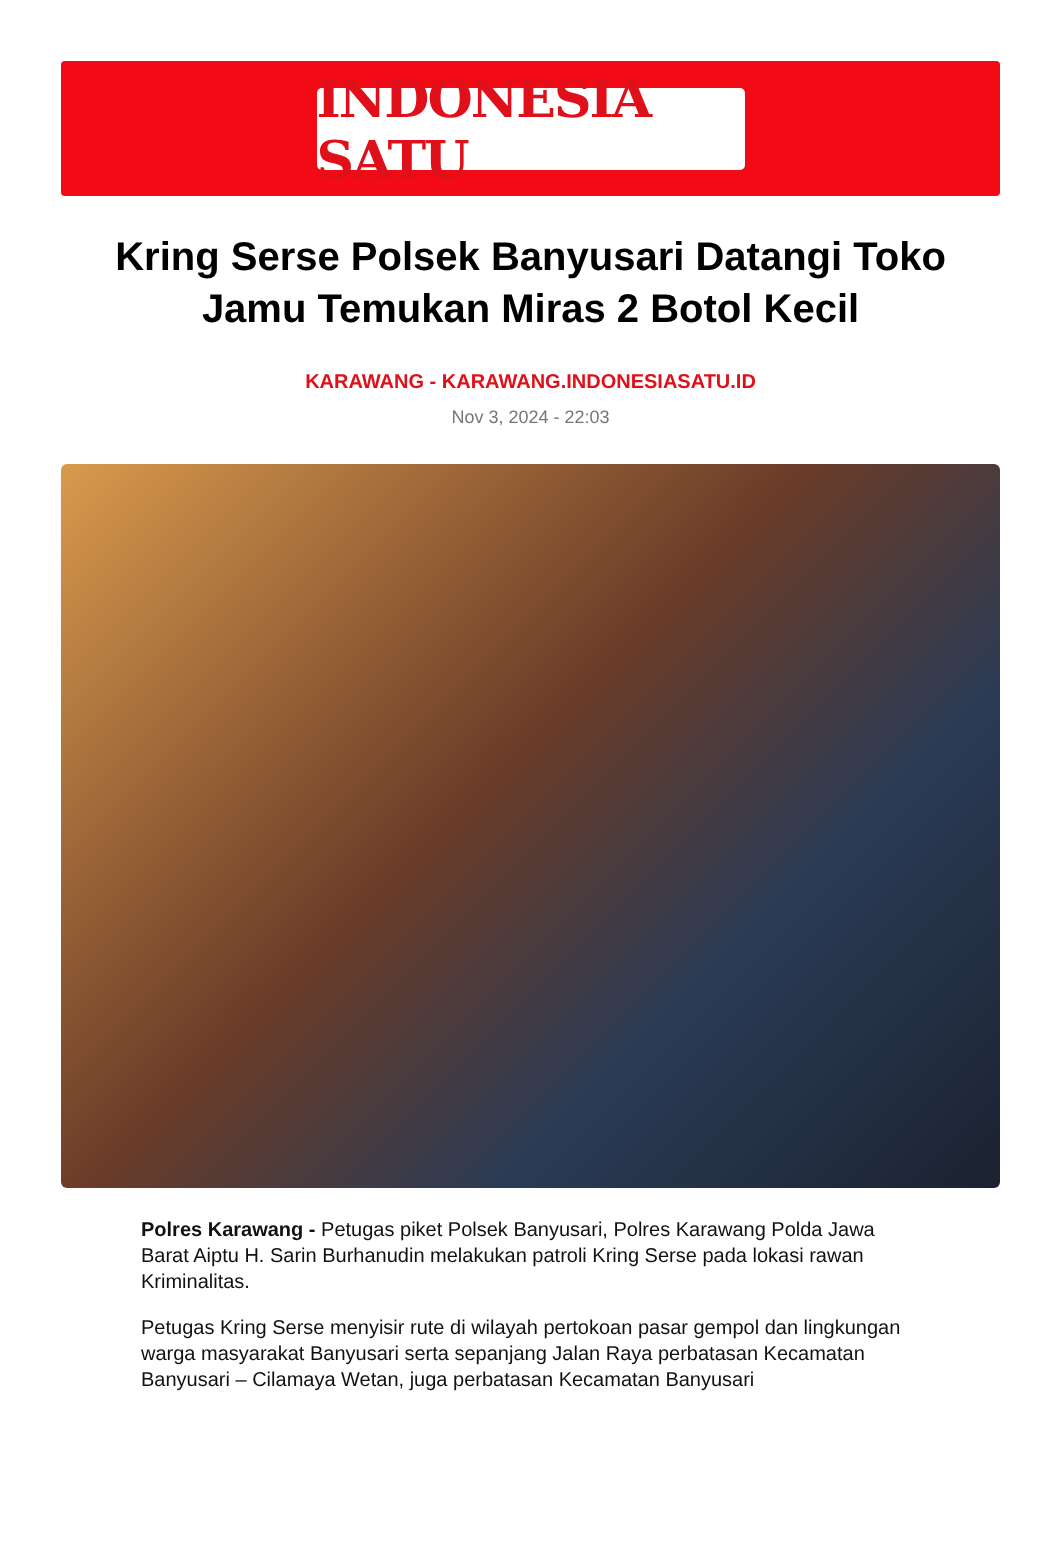INDONESIA SATU
Kring Serse Polsek Banyusari Datangi Toko Jamu Temukan Miras 2 Botol Kecil
KARAWANG - KARAWANG.INDONESIASATU.ID
Nov 3, 2024 - 22:03
Polres Karawang - Petugas piket Polsek Banyusari, Polres Karawang Polda Jawa Barat Aiptu H. Sarin Burhanudin melakukan patroli Kring Serse pada lokasi rawan Kriminalitas.
Petugas Kring Serse menyisir rute di wilayah pertokoan pasar gempol dan lingkungan warga masyarakat Banyusari serta sepanjang Jalan Raya perbatasan Kecamatan Banyusari – Cilamaya Wetan, juga perbatasan Kecamatan Banyusari